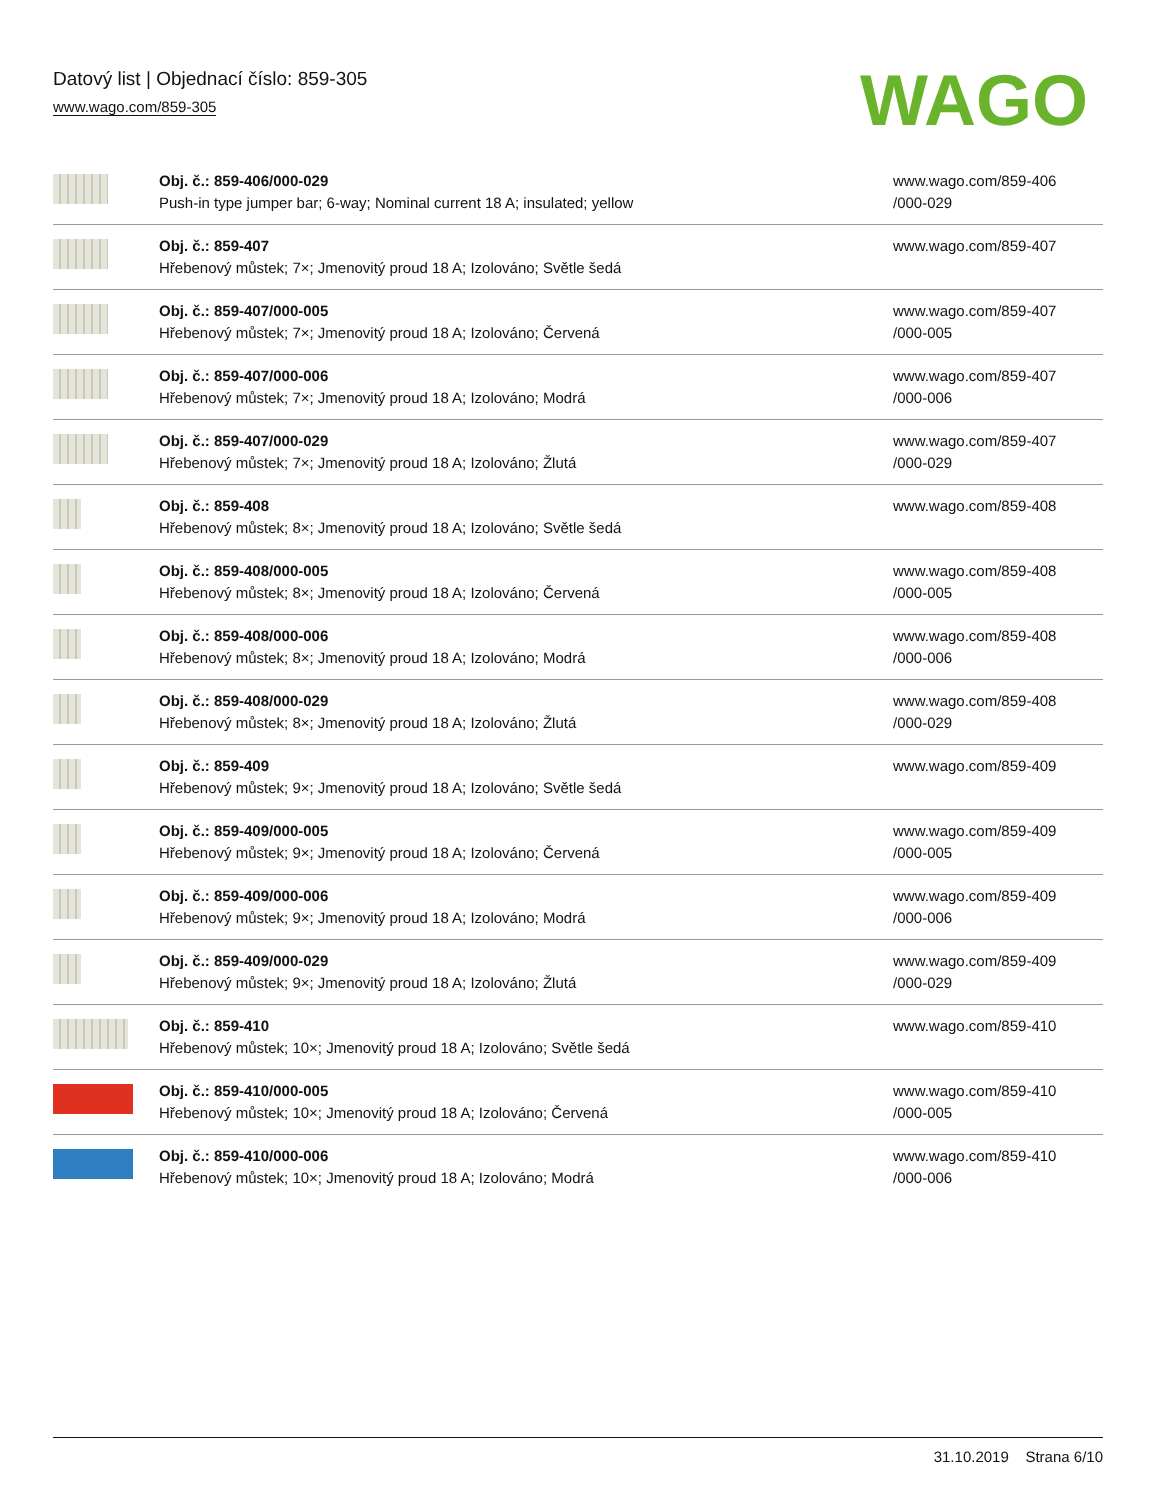Datový list | Objednací číslo: 859-305
www.wago.com/859-305
WAGO
| | Obj. č.: 859-406/000-029 Push-in type jumper bar; 6-way; Nominal current 18 A; insulated; yellow | www.wago.com/859-406 /000-029 |
| | Obj. č.: 859-407 Hřebenový můstek; 7×; Jmenovitý proud 18 A; Izolováno; Světle šedá | www.wago.com/859-407 |
| | Obj. č.: 859-407/000-005 Hřebenový můstek; 7×; Jmenovitý proud 18 A; Izolováno; Červená | www.wago.com/859-407 /000-005 |
| | Obj. č.: 859-407/000-006 Hřebenový můstek; 7×; Jmenovitý proud 18 A; Izolováno; Modrá | www.wago.com/859-407 /000-006 |
| | Obj. č.: 859-407/000-029 Hřebenový můstek; 7×; Jmenovitý proud 18 A; Izolováno; Žlutá | www.wago.com/859-407 /000-029 |
| | Obj. č.: 859-408 Hřebenový můstek; 8×; Jmenovitý proud 18 A; Izolováno; Světle šedá | www.wago.com/859-408 |
| | Obj. č.: 859-408/000-005 Hřebenový můstek; 8×; Jmenovitý proud 18 A; Izolováno; Červená | www.wago.com/859-408 /000-005 |
| | Obj. č.: 859-408/000-006 Hřebenový můstek; 8×; Jmenovitý proud 18 A; Izolováno; Modrá | www.wago.com/859-408 /000-006 |
| | Obj. č.: 859-408/000-029 Hřebenový můstek; 8×; Jmenovitý proud 18 A; Izolováno; Žlutá | www.wago.com/859-408 /000-029 |
| | Obj. č.: 859-409 Hřebenový můstek; 9×; Jmenovitý proud 18 A; Izolováno; Světle šedá | www.wago.com/859-409 |
| | Obj. č.: 859-409/000-005 Hřebenový můstek; 9×; Jmenovitý proud 18 A; Izolováno; Červená | www.wago.com/859-409 /000-005 |
| | Obj. č.: 859-409/000-006 Hřebenový můstek; 9×; Jmenovitý proud 18 A; Izolováno; Modrá | www.wago.com/859-409 /000-006 |
| | Obj. č.: 859-409/000-029 Hřebenový můstek; 9×; Jmenovitý proud 18 A; Izolováno; Žlutá | www.wago.com/859-409 /000-029 |
| | Obj. č.: 859-410 Hřebenový můstek; 10×; Jmenovitý proud 18 A; Izolováno; Světle šedá | www.wago.com/859-410 |
| | Obj. č.: 859-410/000-005 Hřebenový můstek; 10×; Jmenovitý proud 18 A; Izolováno; Červená | www.wago.com/859-410 /000-005 |
| | Obj. č.: 859-410/000-006 Hřebenový můstek; 10×; Jmenovitý proud 18 A; Izolováno; Modrá | www.wago.com/859-410 /000-006 |
31.10.2019 Strana 6/10